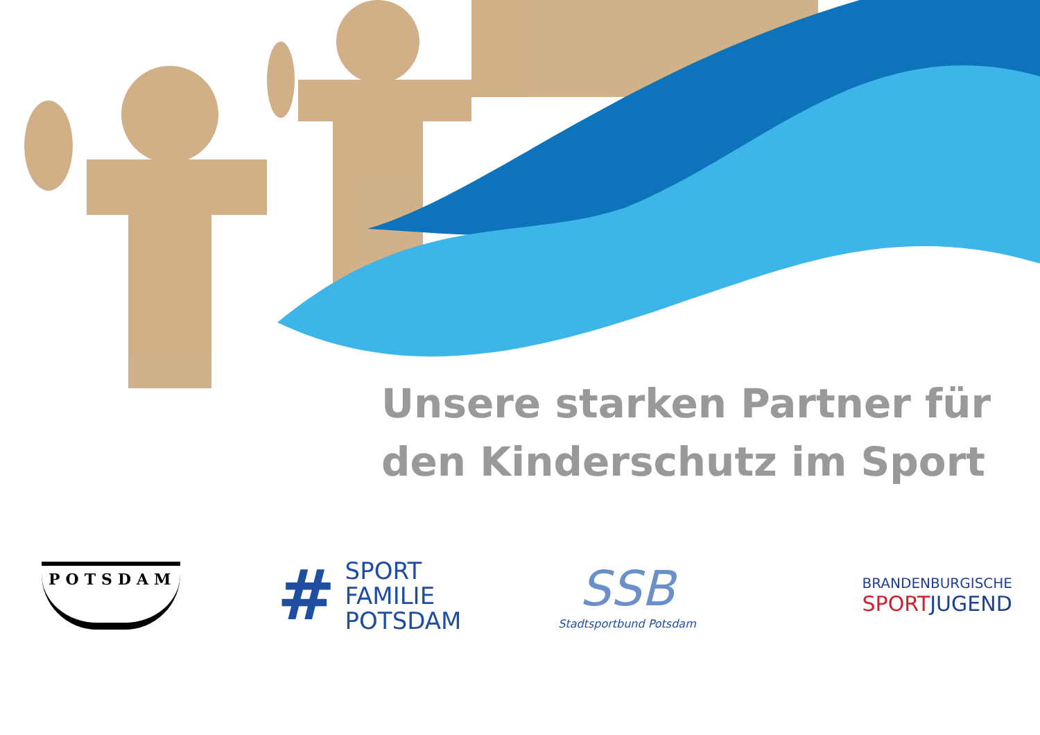Unsere starken Partner für
den Kinderschutz im Sport
POTSDAM
# SPORT
FAMILIE
POTSDAM
SSB
Stadtsportbund Potsdam
BRANDENBURGISCHE
SPORT JUGEND